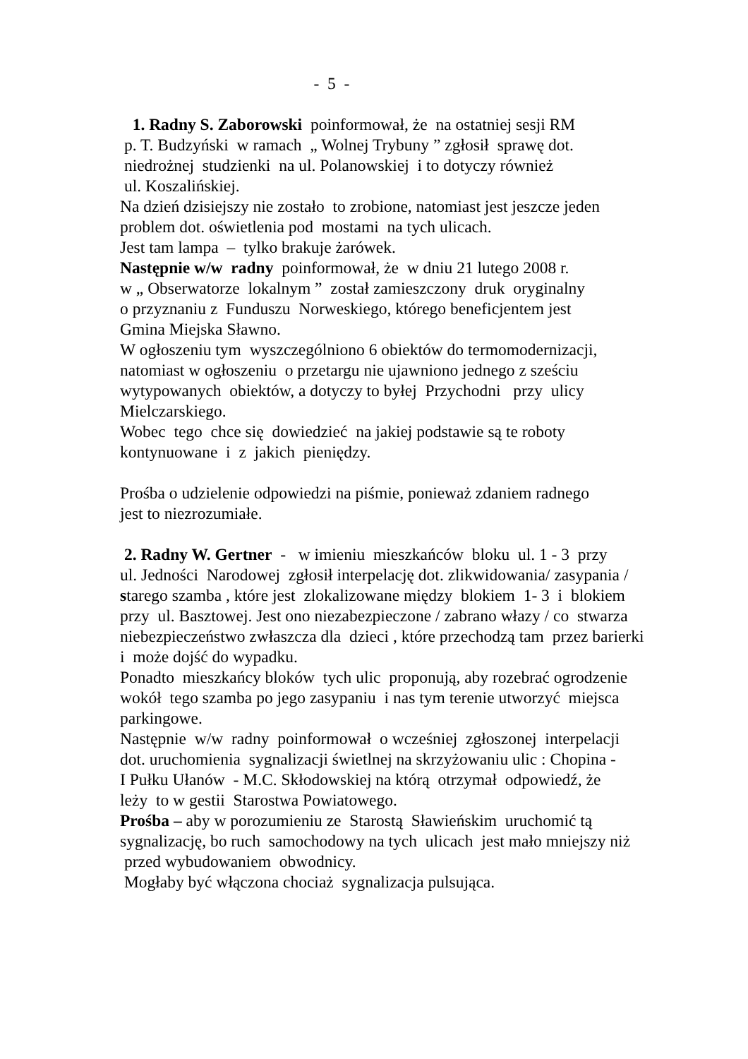- 5 -
1. Radny S. Zaborowski poinformował, że na ostatniej sesji RM
p. T. Budzyński w ramach „ Wolnej Trybuny ” zgłosił sprawę dot.
niedrożnej studzienki na ul. Polanowskiej i to dotyczy również
ul. Koszalińskiej.
Na dzień dzisiejszy nie zostało to zrobione, natomiast jest jeszcze jeden
problem dot. oświetlenia pod mostami na tych ulicach.
Jest tam lampa – tylko brakuje żarówek.
Następnie w/w radny poinformował, że w dniu 21 lutego 2008 r.
w „ Obserwatorze lokalnym ” został zamieszczony druk oryginalny
o przyznaniu z Funduszu Norweskiego, którego beneficjentem jest
Gmina Miejska Sławno.
W ogłoszeniu tym wyszczególniono 6 obiektów do termomodernizacji,
natomiast w ogłoszeniu o przetargu nie ujawniono jednego z sześciu
wytypowanych obiektów, a dotyczy to byłej Przychodni przy ulicy
Mielczarskiego.
Wobec tego chce się dowiedzieć na jakiej podstawie są te roboty
kontynuowane i z jakich pieniędzy.
Prośba o udzielenie odpowiedzi na piśmie, ponieważ zdaniem radnego
jest to niezrozumiałe.
2. Radny W. Gertner - w imieniu mieszkańców bloku ul. 1 - 3 przy
ul. Jedności Narodowej zgłosił interpelację dot. zlikwidowania/ zasypania /
starego szamba , które jest zlokalizowane między blokiem 1- 3 i blokiem
przy ul. Basztowej. Jest ono niezabezpieczone / zabrano włazy / co stwarza
niebezpieczeństwo zwłaszcza dla dzieci , które przechodzą tam przez barierki
i może dojść do wypadku.
Ponadto mieszkańcy bloków tych ulic proponują, aby rozebrać ogrodzenie
wokół tego szamba po jego zasypaniu i nas tym terenie utworzyć miejsca
parkingowe.
Następnie w/w radny poinformował o wcześniej zgłoszonej interpelacji
dot. uruchomienia sygnalizacji świetlnej na skrzyżowaniu ulic : Chopina -
I Pułku Ułanów - M.C. Skłodowskiej na którą otrzymał odpowiedź, że
leży to w gestii Starostwa Powiatowego.
Prośba – aby w porozumieniu ze Starostą Sławieńskim uruchomić tą
sygnalizację, bo ruch samochodowy na tych ulicach jest mało mniejszy niż
przed wybudowaniem obwodnicy.
Mogłaby być włączona chociaż sygnalizacja pulsująca.